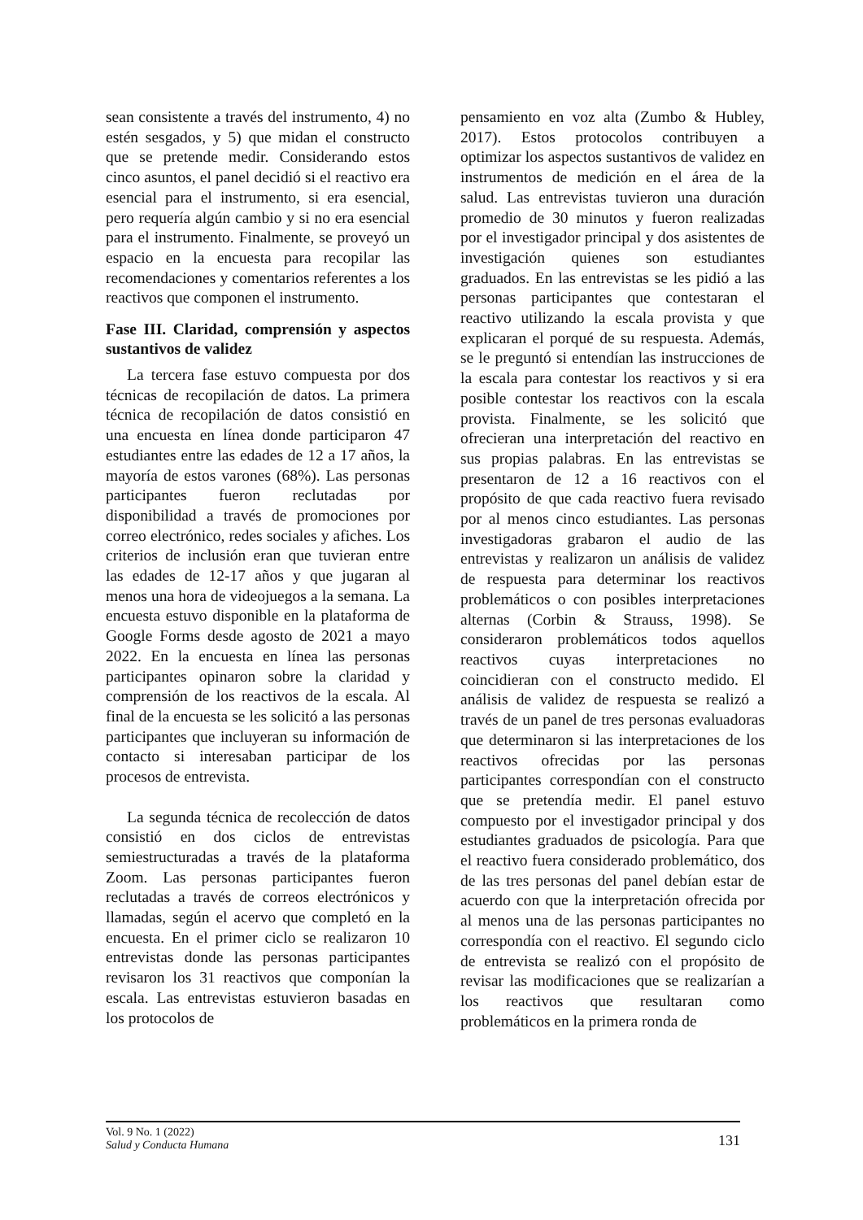sean consistente a través del instrumento, 4) no estén sesgados, y 5) que midan el constructo que se pretende medir. Considerando estos cinco asuntos, el panel decidió si el reactivo era esencial para el instrumento, si era esencial, pero requería algún cambio y si no era esencial para el instrumento. Finalmente, se proveyó un espacio en la encuesta para recopilar las recomendaciones y comentarios referentes a los reactivos que componen el instrumento.
Fase III. Claridad, comprensión y aspectos sustantivos de validez
La tercera fase estuvo compuesta por dos técnicas de recopilación de datos. La primera técnica de recopilación de datos consistió en una encuesta en línea donde participaron 47 estudiantes entre las edades de 12 a 17 años, la mayoría de estos varones (68%). Las personas participantes fueron reclutadas por disponibilidad a través de promociones por correo electrónico, redes sociales y afiches. Los criterios de inclusión eran que tuvieran entre las edades de 12-17 años y que jugaran al menos una hora de videojuegos a la semana. La encuesta estuvo disponible en la plataforma de Google Forms desde agosto de 2021 a mayo 2022. En la encuesta en línea las personas participantes opinaron sobre la claridad y comprensión de los reactivos de la escala. Al final de la encuesta se les solicitó a las personas participantes que incluyeran su información de contacto si interesaban participar de los procesos de entrevista.
La segunda técnica de recolección de datos consistió en dos ciclos de entrevistas semiestructuradas a través de la plataforma Zoom. Las personas participantes fueron reclutadas a través de correos electrónicos y llamadas, según el acervo que completó en la encuesta. En el primer ciclo se realizaron 10 entrevistas donde las personas participantes revisaron los 31 reactivos que componían la escala. Las entrevistas estuvieron basadas en los protocolos de
pensamiento en voz alta (Zumbo & Hubley, 2017). Estos protocolos contribuyen a optimizar los aspectos sustantivos de validez en instrumentos de medición en el área de la salud. Las entrevistas tuvieron una duración promedio de 30 minutos y fueron realizadas por el investigador principal y dos asistentes de investigación quienes son estudiantes graduados. En las entrevistas se les pidió a las personas participantes que contestaran el reactivo utilizando la escala provista y que explicaran el porqué de su respuesta. Además, se le preguntó si entendían las instrucciones de la escala para contestar los reactivos y si era posible contestar los reactivos con la escala provista. Finalmente, se les solicitó que ofrecieran una interpretación del reactivo en sus propias palabras. En las entrevistas se presentaron de 12 a 16 reactivos con el propósito de que cada reactivo fuera revisado por al menos cinco estudiantes. Las personas investigadoras grabaron el audio de las entrevistas y realizaron un análisis de validez de respuesta para determinar los reactivos problemáticos o con posibles interpretaciones alternas (Corbin & Strauss, 1998). Se consideraron problemáticos todos aquellos reactivos cuyas interpretaciones no coincidieran con el constructo medido. El análisis de validez de respuesta se realizó a través de un panel de tres personas evaluadoras que determinaron si las interpretaciones de los reactivos ofrecidas por las personas participantes correspondían con el constructo que se pretendía medir. El panel estuvo compuesto por el investigador principal y dos estudiantes graduados de psicología. Para que el reactivo fuera considerado problemático, dos de las tres personas del panel debían estar de acuerdo con que la interpretación ofrecida por al menos una de las personas participantes no correspondía con el reactivo. El segundo ciclo de entrevista se realizó con el propósito de revisar las modificaciones que se realizarían a los reactivos que resultaran como problemáticos en la primera ronda de
Vol. 9 No. 1 (2022)
Salud y Conducta Humana
131